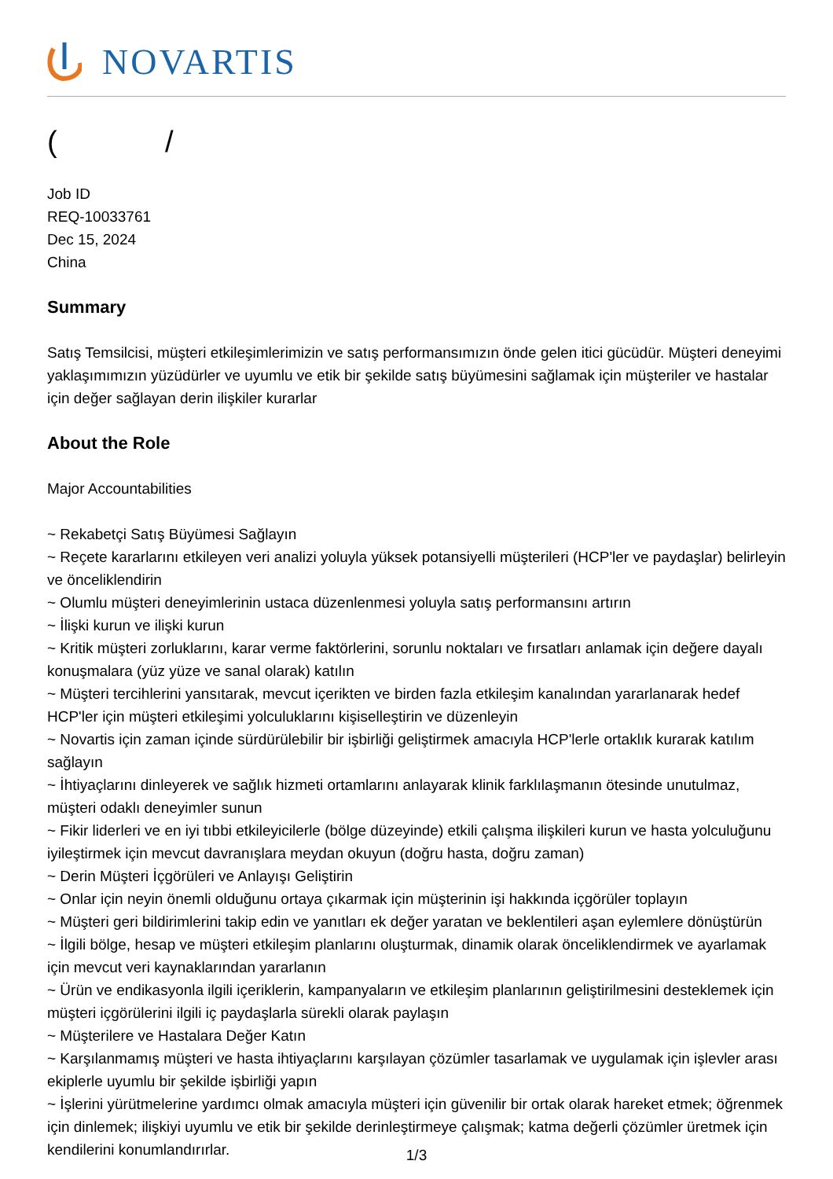NOVARTIS
( /
Job ID
REQ-10033761
Dec 15, 2024
China
Summary
Satış Temsilcisi, müşteri etkileşimlerimizin ve satış performansımızın önde gelen itici gücüdür. Müşteri deneyimi yaklaşımımızın yüzüdürler ve uyumlu ve etik bir şekilde satış büyümesini sağlamak için müşteriler ve hastalar için değer sağlayan derin ilişkiler kurarlar
About the Role
Major Accountabilities
~ Rekabetçi Satış Büyümesi Sağlayın
~ Reçete kararlarını etkileyen veri analizi yoluyla yüksek potansiyelli müşterileri (HCP'ler ve paydaşlar) belirleyin ve önceliklendirin
~ Olumlu müşteri deneyimlerinin ustaca düzenlenmesi yoluyla satış performansını artırın
~ İlişki kurun ve ilişki kurun
~ Kritik müşteri zorluklarını, karar verme faktörlerini, sorunlu noktaları ve fırsatları anlamak için değere dayalı konuşmalara (yüz yüze ve sanal olarak) katılın
~ Müşteri tercihlerini yansıtarak, mevcut içerikten ve birden fazla etkileşim kanalından yararlanarak hedef HCP'ler için müşteri etkileşimi yolculuklarını kişiselleştirin ve düzenleyin
~ Novartis için zaman içinde sürdürülebilir bir işbirliği geliştirmek amacıyla HCP'lerle ortaklık kurarak katılım sağlayın
~ İhtiyaçlarını dinleyerek ve sağlık hizmeti ortamlarını anlayarak klinik farklılaşmanın ötesinde unutulmaz, müşteri odaklı deneyimler sunun
~ Fikir liderleri ve en iyi tıbbi etkileyicilerle (bölge düzeyinde) etkili çalışma ilişkileri kurun ve hasta yolculuğunu iyileştirmek için mevcut davranışlara meydan okuyun (doğru hasta, doğru zaman)
~ Derin Müşteri İçgörüleri ve Anlayışı Geliştirin
~ Onlar için neyin önemli olduğunu ortaya çıkarmak için müşterinin işi hakkında içgörüler toplayın
~ Müşteri geri bildirimlerini takip edin ve yanıtları ek değer yaratan ve beklentileri aşan eylemlere dönüştürün
~ İlgili bölge, hesap ve müşteri etkileşim planlarını oluşturmak, dinamik olarak önceliklendirmek ve ayarlamak için mevcut veri kaynaklarından yararlanın
~ Ürün ve endikasyonla ilgili içeriklerin, kampanyaların ve etkileşim planlarının geliştirilmesini desteklemek için müşteri içgörülerini ilgili iç paydaşlarla sürekli olarak paylaşın
~ Müşterilere ve Hastalara Değer Katın
~ Karşılanmamış müşteri ve hasta ihtiyaçlarını karşılayan çözümler tasarlamak ve uygulamak için işlevler arası ekiplerle uyumlu bir şekilde işbirliği yapın
~ İşlerini yürütmelerine yardımcı olmak amacıyla müşteri için güvenilir bir ortak olarak hareket etmek; öğrenmek için dinlemek; ilişkiyi uyumlu ve etik bir şekilde derinleştirmeye çalışmak; katma değerli çözümler üretmek için kendilerini konumlandırırlar.
1/3